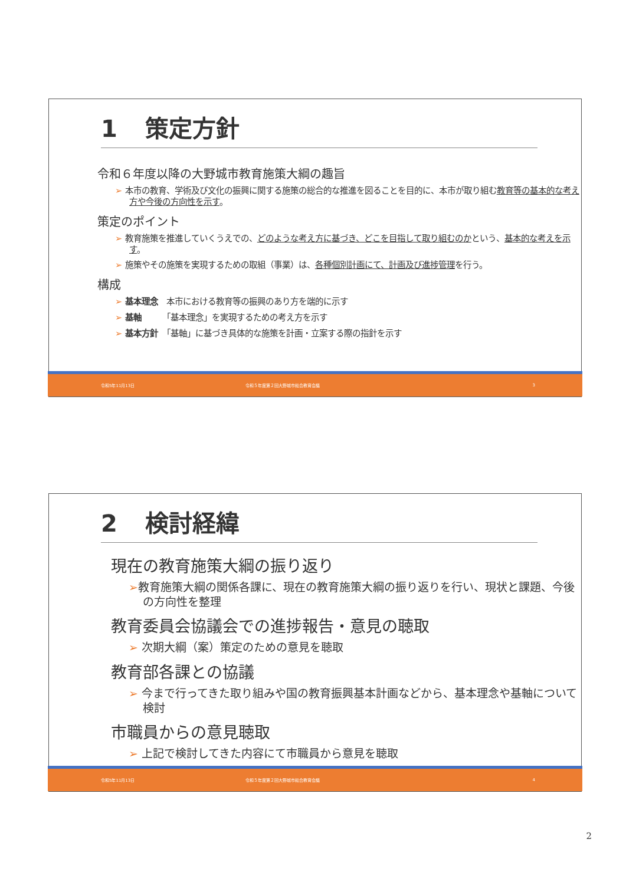1 策定方針
令和６年度以降の大野城市教育施策大綱の趣旨
➢ 本市の教育、学術及び文化の振興に関する施策の総合的な推進を図ることを目的に、本市が取り組む教育等の基本的な考え方や今後の方向性を示す。
策定のポイント
➢ 教育施策を推進していくうえでの、どのような考え方に基づき、どこを目指して取り組むのかという、基本的な考えを示す。
➢ 施策やその施策を実現するための取組（事業）は、各種個別計画にて、計画及び進捗管理を行う。
構成
➢ 基本理念　本市における教育等の振興のあり方を端的に示す
➢ 基軸　　　「基本理念」を実現するための考え方を示す
➢ 基本方針　「基軸」に基づき具体的な施策を計画・立案する際の指針を示す
令和5年11月13日 令和５年度第２回大野城市総合教育会議 3
2 検討経緯
現在の教育施策大綱の振り返り
➢教育施策大綱の関係各課に、現在の教育施策大綱の振り返りを行い、現状と課題、今後の方向性を整理
教育委員会協議会での進捗報告・意見の聴取
➢ 次期大綱（案）策定のための意見を聴取
教育部各課との協議
➢ 今まで行ってきた取り組みや国の教育振興基本計画などから、基本理念や基軸について検討
市職員からの意見聴取
➢ 上記で検討してきた内容にて市職員から意見を聴取
令和5年11月13日 令和５年度第２回大野城市総合教育会議 4
2